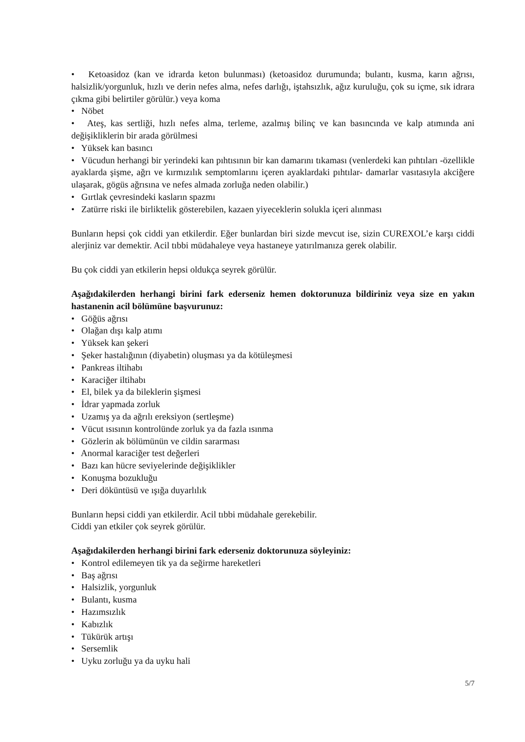• Ketoasidoz (kan ve idrarda keton bulunması) (ketoasidoz durumunda; bulantı, kusma, karın ağrısı, halsizlik/yorgunluk, hızlı ve derin nefes alma, nefes darlığı, iştahsızlık, ağız kuruluğu, çok su içme, sık idrara çıkma gibi belirtiler görülür.) veya koma
• Nöbet
• Ateş, kas sertliği, hızlı nefes alma, terleme, azalmış bilinç ve kan basıncında ve kalp atımında ani değişikliklerin bir arada görülmesi
• Yüksek kan basıncı
• Vücudun herhangi bir yerindeki kan pıhtısının bir kan damarını tıkaması (venlerdeki kan pıhtıları -özellikle ayaklarda şişme, ağrı ve kırmızılık semptomlarını içeren ayaklardaki pıhtılar- damarlar vasıtasıyla akciğere ulaşarak, gögüs ağrısına ve nefes almada zorluğa neden olabilir.)
• Gırtlak çevresindeki kasların spazmı
• Zatürre riski ile birliktelik gösterebilen, kazaen yiyeceklerin solukla içeri alınması
Bunların hepsi çok ciddi yan etkilerdir. Eğer bunlardan biri sizde mevcut ise, sizin CUREXOL’e karşı ciddi alerjiniz var demektir. Acil tıbbi müdahaleye veya hastaneye yatırılmanıza gerek olabilir.
Bu çok ciddi yan etkilerin hepsi oldukça seyrek görülür.
Aşağıdakilerden herhangi birini fark ederseniz hemen doktorunuza bildiriniz veya size en yakın hastanenin acil bölümüne başvurunuz:
• Göğüs ağrısı
• Olağan dışı kalp atımı
• Yüksek kan şekeri
• Şeker hastalığının (diyabetin) oluşması ya da kötüleşmesi
• Pankreas iltihabı
• Karaciğer iltihabı
• El, bilek ya da bileklerin şişmesi
• İdrar yapmada zorluk
• Uzamış ya da ağrılı ereksiyon (sertleşme)
• Vücut ısısının kontrolünde zorluk ya da fazla ısınma
• Gözlerin ak bölümünün ve cildin sararması
• Anormal karaciğer test değerleri
• Bazı kan hücre seviyelerinde değişiklikler
• Konuşma bozukluğu
• Deri döküntüsü ve ışığa duyarlılık
Bunların hepsi ciddi yan etkilerdir. Acil tıbbi müdahale gerekebilir.
Ciddi yan etkiler çok seyrek görülür.
Aşağıdakilerden herhangi birini fark ederseniz doktorunuza söyleyiniz:
• Kontrol edilemeyen tik ya da seğirme hareketleri
• Baş ağrısı
• Halsizlik, yorgunluk
• Bulantı, kusma
• Hazımsızlık
• Kabızlık
• Tükürük artışı
• Sersemlik
• Uyku zorluğu ya da uyku hali
5/7